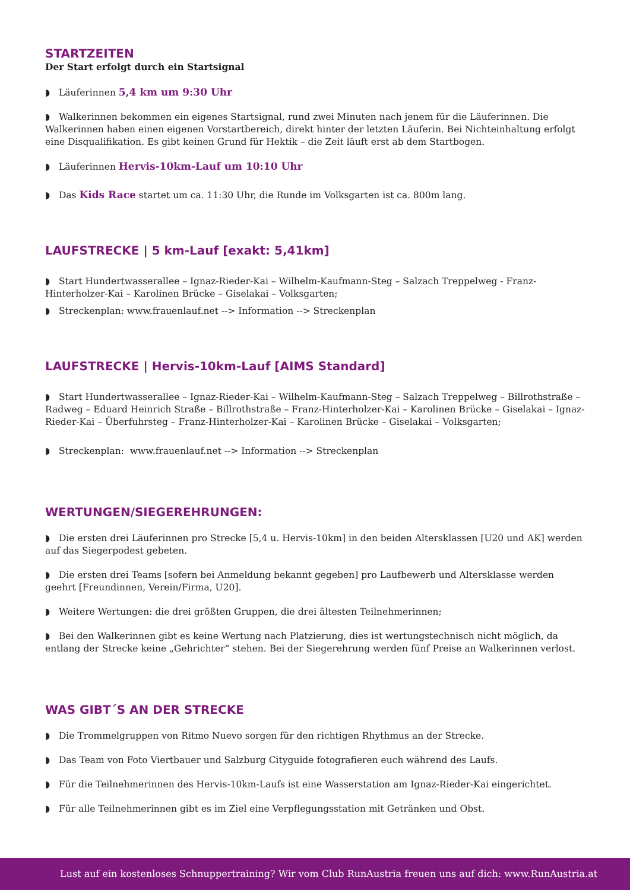STARTZEITEN
Der Start erfolgt durch ein Startsignal
◗ Läuferinnen 5,4 km um 9:30 Uhr
◗ Walkerinnen bekommen ein eigenes Startsignal, rund zwei Minuten nach jenem für die Läuferinnen. Die Walkerinnen haben einen eigenen Vorstartbereich, direkt hinter der letzten Läuferin. Bei Nichteinhaltung erfolgt eine Disqualifikation. Es gibt keinen Grund für Hektik – die Zeit läuft erst ab dem Startbogen.
◗ Läuferinnen Hervis-10km-Lauf um 10:10 Uhr
◗ Das Kids Race startet um ca. 11:30 Uhr, die Runde im Volksgarten ist ca. 800m lang.
LAUFSTRECKE | 5 km-Lauf [exakt: 5,41km]
◗ Start Hundertwasserallee – Ignaz-Rieder-Kai – Wilhelm-Kaufmann-Steg – Salzach Treppelweg - Franz-Hinterholzer-Kai – Karolinen Brücke – Giselakai – Volksgarten;
◗ Streckenplan: www.frauenlauf.net --> Information --> Streckenplan
LAUFSTRECKE | Hervis-10km-Lauf [AIMS Standard]
◗ Start Hundertwasserallee – Ignaz-Rieder-Kai – Wilhelm-Kaufmann-Steg – Salzach Treppelweg – Billrothstraße – Radweg – Eduard Heinrich Straße – Billrothstraße – Franz-Hinterholzer-Kai – Karolinen Brücke – Giselakai – Ignaz-Rieder-Kai – Überfuhrsteg – Franz-Hinterholzer-Kai – Karolinen Brücke – Giselakai – Volksgarten;
◗ Streckenplan: www.frauenlauf.net --> Information --> Streckenplan
WERTUNGEN/SIEGEREHRUNGEN:
◗ Die ersten drei Läuferinnen pro Strecke [5,4 u. Hervis-10km] in den beiden Altersklassen [U20 und AK] werden auf das Siegerpodest gebeten.
◗ Die ersten drei Teams [sofern bei Anmeldung bekannt gegeben] pro Laufbewerb und Altersklasse werden geehrt [Freundinnen, Verein/Firma, U20].
◗ Weitere Wertungen: die drei größten Gruppen, die drei ältesten Teilnehmerinnen;
◗ Bei den Walkerinnen gibt es keine Wertung nach Platzierung, dies ist wertungstechnisch nicht möglich, da entlang der Strecke keine „Gehrichter“ stehen. Bei der Siegerehrung werden fünf Preise an Walkerinnen verlost.
WAS GIBT´S AN DER STRECKE
◗ Die Trommelgruppen von Ritmo Nuevo sorgen für den richtigen Rhythmus an der Strecke.
◗ Das Team von Foto Viertbauer und Salzburg Cityguide fotografieren euch während des Laufs.
◗ Für die Teilnehmerinnen des Hervis-10km-Laufs ist eine Wasserstation am Ignaz-Rieder-Kai eingerichtet.
◗ Für alle Teilnehmerinnen gibt es im Ziel eine Verpflegungsstation mit Getränken und Obst.
Lust auf ein kostenloses Schnuppertraining? Wir vom Club RunAustria freuen uns auf dich: www.RunAustria.at